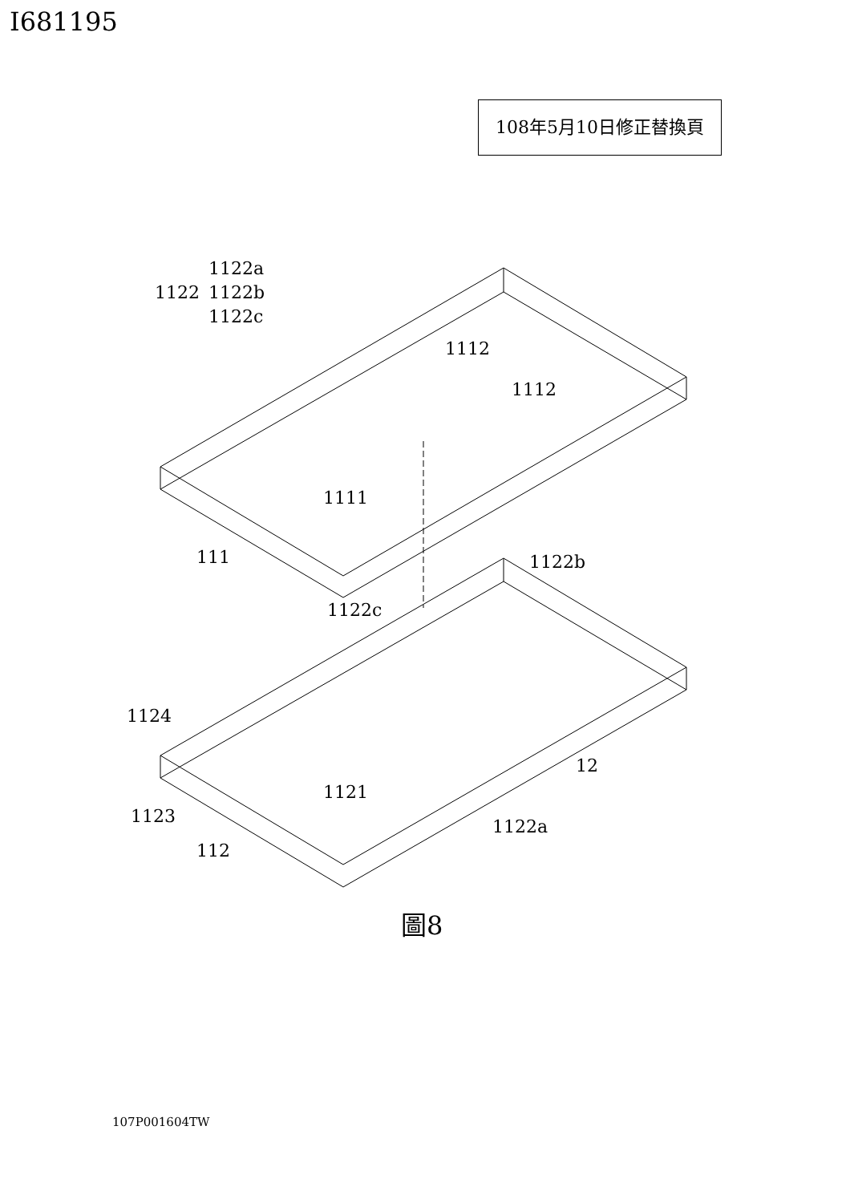I681195
108年5月10日修正替換頁
1112
1112
1111
111
1122b
1122c
1124
1121
1123
112
1122a
12
1122
1122a
1122b
1122c
圖8
107P001604TW